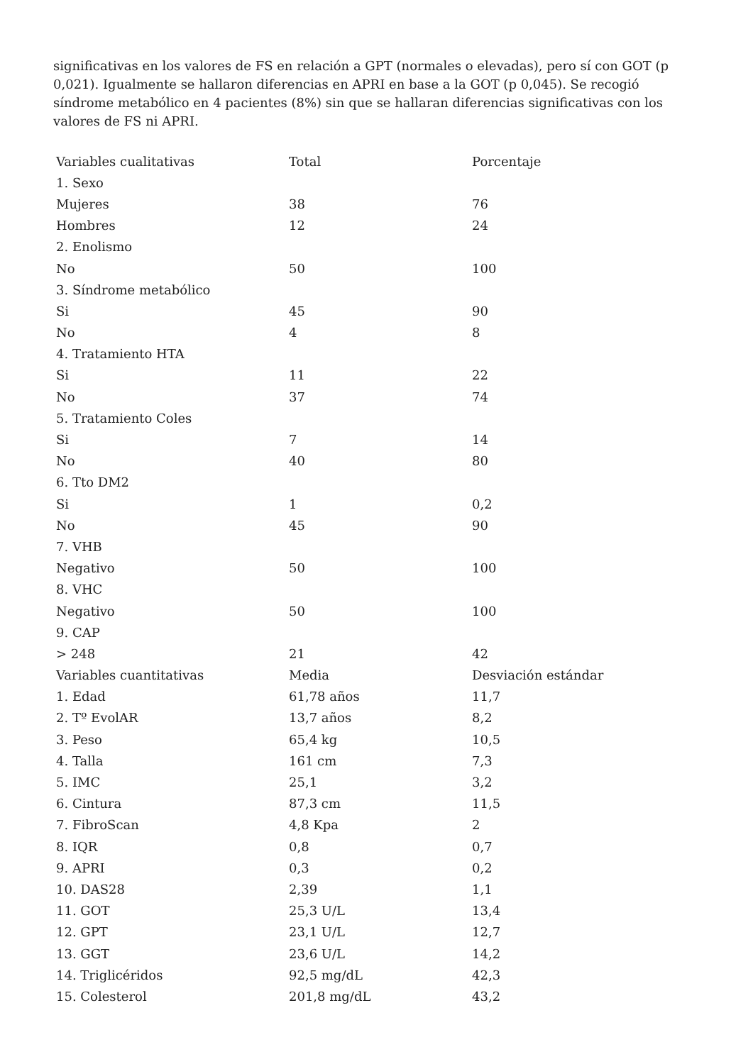significativas en los valores de FS en relación a GPT (normales o elevadas), pero sí con GOT (p 0,021). Igualmente se hallaron diferencias en APRI en base a la GOT (p 0,045). Se recogió síndrome metabólico en 4 pacientes (8%) sin que se hallaran diferencias significativas con los valores de FS ni APRI.
| Variables cualitativas | Total | Porcentaje |
| 1. Sexo | | |
| Mujeres | 38 | 76 |
| Hombres | 12 | 24 |
| 2. Enolismo | | |
| No | 50 | 100 |
| 3. Síndrome metabólico | | |
| Si | 45 | 90 |
| No | 4 | 8 |
| 4. Tratamiento HTA | | |
| Si | 11 | 22 |
| No | 37 | 74 |
| 5. Tratamiento Coles | | |
| Si | 7 | 14 |
| No | 40 | 80 |
| 6. Tto DM2 | | |
| Si | 1 | 0,2 |
| No | 45 | 90 |
| 7. VHB | | |
| Negativo | 50 | 100 |
| 8. VHC | | |
| Negativo | 50 | 100 |
| 9. CAP | | |
| > 248 | 21 | 42 |
| Variables cuantitativas | Media | Desviación estándar |
| 1. Edad | 61,78 años | 11,7 |
| 2. Tº EvolAR | 13,7 años | 8,2 |
| 3. Peso | 65,4 kg | 10,5 |
| 4. Talla | 161 cm | 7,3 |
| 5. IMC | 25,1 | 3,2 |
| 6. Cintura | 87,3 cm | 11,5 |
| 7. FibroScan | 4,8 Kpa | 2 |
| 8. IQR | 0,8 | 0,7 |
| 9. APRI | 0,3 | 0,2 |
| 10. DAS28 | 2,39 | 1,1 |
| 11. GOT | 25,3 U/L | 13,4 |
| 12. GPT | 23,1 U/L | 12,7 |
| 13. GGT | 23,6 U/L | 14,2 |
| 14. Triglicéridos | 92,5 mg/dL | 42,3 |
| 15. Colesterol | 201,8 mg/dL | 43,2 |